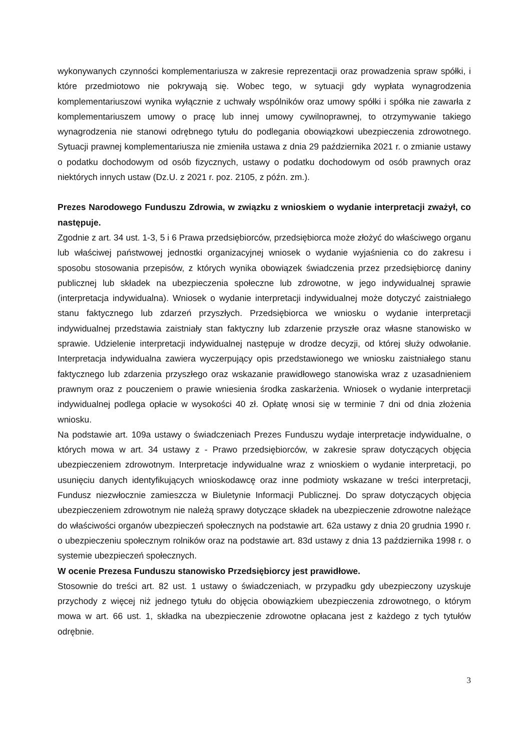wykonywanych czynności komplementariusza w zakresie reprezentacji oraz prowadzenia spraw spółki, i które przedmiotowo nie pokrywają się. Wobec tego, w sytuacji gdy wypłata wynagrodzenia komplementariuszowi wynika wyłącznie z uchwały wspólników oraz umowy spółki i spółka nie zawarła z komplementariuszem umowy o pracę lub innej umowy cywilnoprawnej, to otrzymywanie takiego wynagrodzenia nie stanowi odrębnego tytułu do podlegania obowiązkowi ubezpieczenia zdrowotnego. Sytuacji prawnej komplementariusza nie zmieniła ustawa z dnia 29 października 2021 r. o zmianie ustawy o podatku dochodowym od osób fizycznych, ustawy o podatku dochodowym od osób prawnych oraz niektórych innych ustaw (Dz.U. z 2021 r. poz. 2105, z późn. zm.).
Prezes Narodowego Funduszu Zdrowia, w związku z wnioskiem o wydanie interpretacji zważył, co następuje.
Zgodnie z art. 34 ust. 1-3, 5 i 6 Prawa przedsiębiorców, przedsiębiorca może złożyć do właściwego organu lub właściwej państwowej jednostki organizacyjnej wniosek o wydanie wyjaśnienia co do zakresu i sposobu stosowania przepisów, z których wynika obowiązek świadczenia przez przedsiębiorcę daniny publicznej lub składek na ubezpieczenia społeczne lub zdrowotne, w jego indywidualnej sprawie (interpretacja indywidualna). Wniosek o wydanie interpretacji indywidualnej może dotyczyć zaistniałego stanu faktycznego lub zdarzeń przyszłych. Przedsiębiorca we wniosku o wydanie interpretacji indywidualnej przedstawia zaistniały stan faktyczny lub zdarzenie przyszłe oraz własne stanowisko w sprawie. Udzielenie interpretacji indywidualnej następuje w drodze decyzji, od której służy odwołanie. Interpretacja indywidualna zawiera wyczerpujący opis przedstawionego we wniosku zaistniałego stanu faktycznego lub zdarzenia przyszłego oraz wskazanie prawidłowego stanowiska wraz z uzasadnieniem prawnym oraz z pouczeniem o prawie wniesienia środka zaskarżenia. Wniosek o wydanie interpretacji indywidualnej podlega opłacie w wysokości 40 zł. Opłatę wnosi się w terminie 7 dni od dnia złożenia wniosku.
Na podstawie art. 109a ustawy o świadczeniach Prezes Funduszu wydaje interpretacje indywidualne, o których mowa w art. 34 ustawy z - Prawo przedsiębiorców, w zakresie spraw dotyczących objęcia ubezpieczeniem zdrowotnym. Interpretacje indywidualne wraz z wnioskiem o wydanie interpretacji, po usunięciu danych identyfikujących wnioskodawcę oraz inne podmioty wskazane w treści interpretacji, Fundusz niezwłocznie zamieszcza w Biuletynie Informacji Publicznej. Do spraw dotyczących objęcia ubezpieczeniem zdrowotnym nie należą sprawy dotyczące składek na ubezpieczenie zdrowotne należące do właściwości organów ubezpieczeń społecznych na podstawie art. 62a ustawy z dnia 20 grudnia 1990 r. o ubezpieczeniu społecznym rolników oraz na podstawie art. 83d ustawy z dnia 13 października 1998 r. o systemie ubezpieczeń społecznych.
W ocenie Prezesa Funduszu stanowisko Przedsiębiorcy jest prawidłowe.
Stosownie do treści art. 82 ust. 1 ustawy o świadczeniach, w przypadku gdy ubezpieczony uzyskuje przychody z więcej niż jednego tytułu do objęcia obowiązkiem ubezpieczenia zdrowotnego, o którym mowa w art. 66 ust. 1, składka na ubezpieczenie zdrowotne opłacana jest z każdego z tych tytułów odrębnie.
3